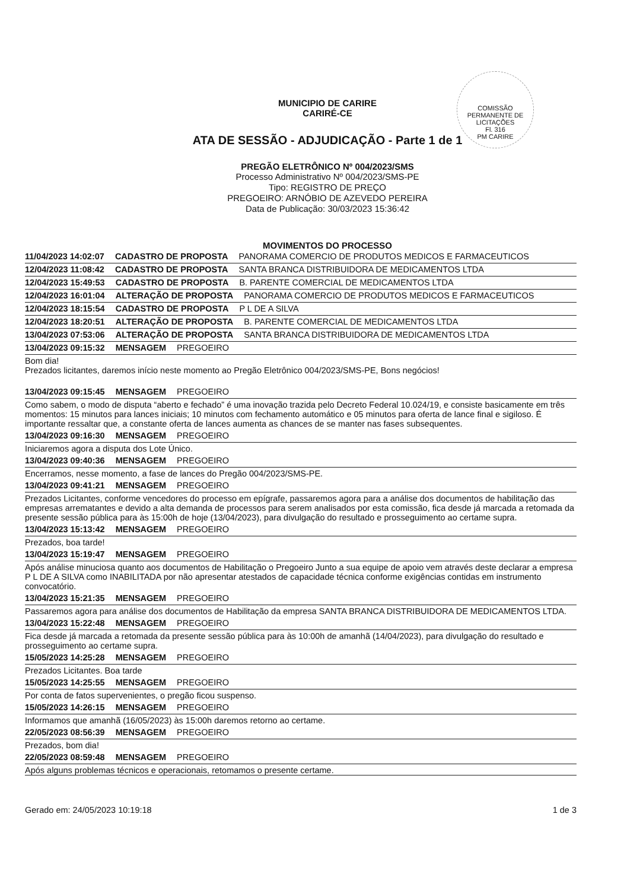COMISSÃO PERMANENTE DE LICITAÇÕES
Fl. 316
PM CARIRE
MUNICIPIO DE CARIRE
CARIRÉ-CE
ATA DE SESSÃO - ADJUDICAÇÃO - Parte 1 de 1
PREGÃO ELETRÔNICO Nº 004/2023/SMS
Processo Administrativo Nº 004/2023/SMS-PE
Tipo: REGISTRO DE PREÇO
PREGOEIRO: ARNÓBIO DE AZEVEDO PEREIRA
Data de Publicação: 30/03/2023 15:36:42
MOVIMENTOS DO PROCESSO
11/04/2023 14:02:07 CADASTRO DE PROPOSTA PANORAMA COMERCIO DE PRODUTOS MEDICOS E FARMACEUTICOS
12/04/2023 11:08:42 CADASTRO DE PROPOSTA SANTA BRANCA DISTRIBUIDORA DE MEDICAMENTOS LTDA
12/04/2023 15:49:53 CADASTRO DE PROPOSTA B. PARENTE COMERCIAL DE MEDICAMENTOS LTDA
12/04/2023 16:01:04 ALTERAÇÃO DE PROPOSTA PANORAMA COMERCIO DE PRODUTOS MEDICOS E FARMACEUTICOS
12/04/2023 18:15:54 CADASTRO DE PROPOSTA P L DE A SILVA
12/04/2023 18:20:51 ALTERAÇÃO DE PROPOSTA B. PARENTE COMERCIAL DE MEDICAMENTOS LTDA
13/04/2023 07:53:06 ALTERAÇÃO DE PROPOSTA SANTA BRANCA DISTRIBUIDORA DE MEDICAMENTOS LTDA
13/04/2023 09:15:32 MENSAGEM PREGOEIRO
Bom dia!
Prezados licitantes, daremos início neste momento ao Pregão Eletrônico 004/2023/SMS-PE, Bons negócios!
13/04/2023 09:15:45 MENSAGEM PREGOEIRO
Como sabem, o modo de disputa “aberto e fechado” é uma inovação trazida pelo Decreto Federal 10.024/19, e consiste basicamente em três momentos: 15 minutos para lances iniciais; 10 minutos com fechamento automático e 05 minutos para oferta de lance final e sigiloso. É importante ressaltar que, a constante oferta de lances aumenta as chances de se manter nas fases subsequentes.
13/04/2023 09:16:30 MENSAGEM PREGOEIRO
Iniciaremos agora a disputa dos Lote Único.
13/04/2023 09:40:36 MENSAGEM PREGOEIRO
Encerramos, nesse momento, a fase de lances do Pregão 004/2023/SMS-PE.
13/04/2023 09:41:21 MENSAGEM PREGOEIRO
Prezados Licitantes, conforme vencedores do processo em epígrafe, passaremos agora para a análise dos documentos de habilitação das empresas arrematantes e devido a alta demanda de processos para serem analisados por esta comissão, fica desde já marcada a retomada da presente sessão pública para às 15:00h de hoje (13/04/2023), para divulgação do resultado e prosseguimento ao certame supra.
13/04/2023 15:13:42 MENSAGEM PREGOEIRO
Prezados, boa tarde!
13/04/2023 15:19:47 MENSAGEM PREGOEIRO
Após análise minuciosa quanto aos documentos de Habilitação o Pregoeiro Junto a sua equipe de apoio vem através deste declarar a empresa P L DE A SILVA como INABILITADA por não apresentar atestados de capacidade técnica conforme exigências contidas em instrumento convocatório.
13/04/2023 15:21:35 MENSAGEM PREGOEIRO
Passaremos agora para análise dos documentos de Habilitação da empresa SANTA BRANCA DISTRIBUIDORA DE MEDICAMENTOS LTDA.
13/04/2023 15:22:48 MENSAGEM PREGOEIRO
Fica desde já marcada a retomada da presente sessão pública para às 10:00h de amanhã (14/04/2023), para divulgação do resultado e prosseguimento ao certame supra.
15/05/2023 14:25:28 MENSAGEM PREGOEIRO
Prezados Licitantes. Boa tarde
15/05/2023 14:25:55 MENSAGEM PREGOEIRO
Por conta de fatos supervenientes, o pregão ficou suspenso.
15/05/2023 14:26:15 MENSAGEM PREGOEIRO
Informamos que amanhã (16/05/2023) às 15:00h daremos retorno ao certame.
22/05/2023 08:56:39 MENSAGEM PREGOEIRO
Prezados, bom dia!
22/05/2023 08:59:48 MENSAGEM PREGOEIRO
Após alguns problemas técnicos e operacionais, retomamos o presente certame.
Gerado em: 24/05/2023 10:19:18 1 de 3